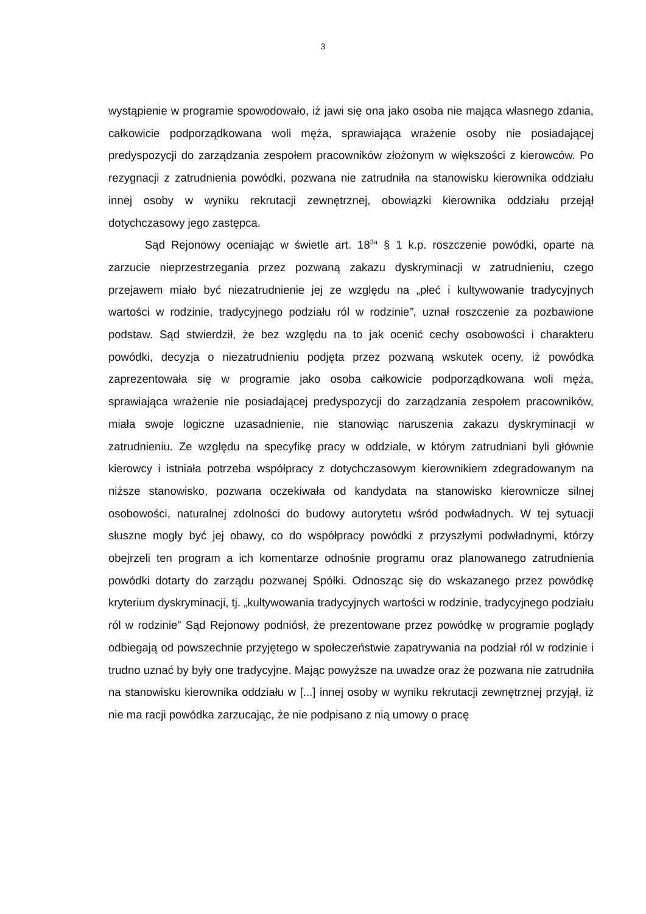3
wystąpienie w programie spowodowało, iż jawi się ona jako osoba nie mająca własnego zdania, całkowicie podporządkowana woli męża, sprawiająca wrażenie osoby nie posiadającej predyspozycji do zarządzania zespołem pracowników złożonym w większości z kierowców. Po rezygnacji z zatrudnienia powódki, pozwana nie zatrudniła na stanowisku kierownika oddziału innej osoby w wyniku rekrutacji zewnętrznej, obowiązki kierownika oddziału przejął dotychczasowy jego zastępca.
Sąd Rejonowy oceniając w świetle art. 18<sup>3a</sup> § 1 k.p. roszczenie powódki, oparte na zarzucie nieprzestrzegania przez pozwaną zakazu dyskryminacji w zatrudnieniu, czego przejawem miało być niezatrudnienie jej ze względu na „płeć i kultywowanie tradycyjnych wartości w rodzinie, tradycyjnego podziału ról w rodzinie”, uznał roszczenie za pozbawione podstaw. Sąd stwierdził, że bez względu na to jak ocenić cechy osobowości i charakteru powódki, decyzja o niezatrudnieniu podjęta przez pozwaną wskutek oceny, iż powódka zaprezentowała się w programie jako osoba całkowicie podporządkowana woli męża, sprawiająca wrażenie nie posiadającej predyspozycji do zarządzania zespołem pracowników, miała swoje logiczne uzasadnienie, nie stanowiąc naruszenia zakazu dyskryminacji w zatrudnieniu. Ze względu na specyfikę pracy w oddziale, w którym zatrudniani byli głównie kierowcy i istniała potrzeba współpracy z dotychczasowym kierownikiem zdegradowanym na niższe stanowisko, pozwana oczekiwała od kandydata na stanowisko kierownicze silnej osobowości, naturalnej zdolności do budowy autorytetu wśród podwładnych. W tej sytuacji słuszne mogły być jej obawy, co do współpracy powódki z przyszłymi podwładnymi, którzy obejrzeli ten program a ich komentarze odnośnie programu oraz planowanego zatrudnienia powódki dotarty do zarządu pozwanej Spółki. Odnosząc się do wskazanego przez powódkę kryterium dyskryminacji, tj. „kultywowania tradycyjnych wartości w rodzinie, tradycyjnego podziału ról w rodzinie” Sąd Rejonowy podniósł, że prezentowane przez powódkę w programie poglądy odbiegają od powszechnie przyjętego w społeczeństwie zapatrywania na podział ról w rodzinie i trudno uznać by były one tradycyjne. Mając powyższe na uwadze oraz że pozwana nie zatrudniła na stanowisku kierownika oddziału w [...] innej osoby w wyniku rekrutacji zewnętrznej przyjął, iż nie ma racji powódka zarzucając, że nie podpisano z nią umowy o pracę